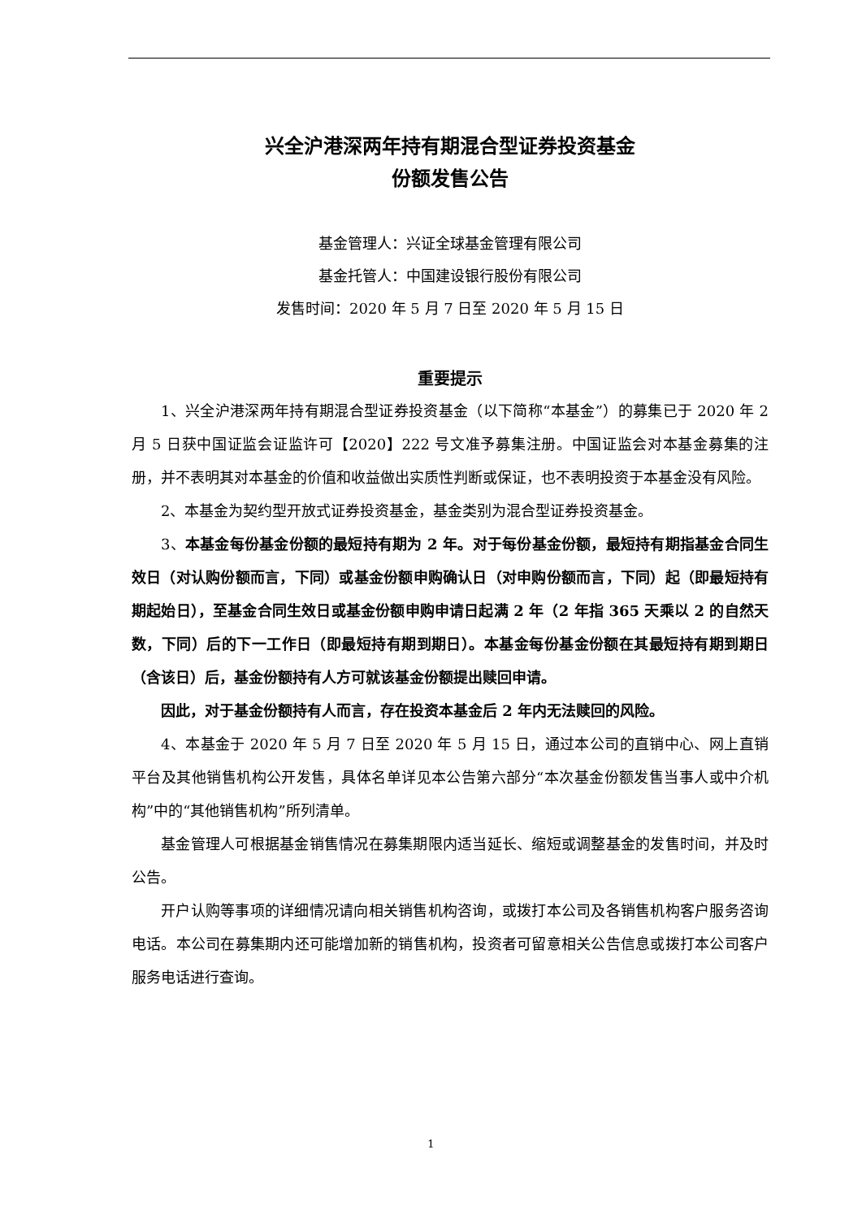兴全沪港深两年持有期混合型证券投资基金
份额发售公告
基金管理人：兴证全球基金管理有限公司
基金托管人：中国建设银行股份有限公司
发售时间：2020 年 5 月 7 日至 2020 年 5 月 15 日
重要提示
1、兴全沪港深两年持有期混合型证券投资基金（以下简称“本基金”）的募集已于 2020 年 2 月 5 日获中国证监会证监许可【2020】222 号文准予募集注册。中国证监会对本基金募集的注册，并不表明其对本基金的价值和收益做出实质性判断或保证，也不表明投资于本基金没有风险。
2、本基金为契约型开放式证券投资基金，基金类别为混合型证券投资基金。
3、本基金每份基金份额的最短持有期为 2 年。对于每份基金份额，最短持有期指基金合同生效日（对认购份额而言，下同）或基金份额申购确认日（对申购份额而言，下同）起（即最短持有期起始日），至基金合同生效日或基金份额申购申请日起满 2 年（2 年指 365 天乘以 2 的自然天数，下同）后的下一工作日（即最短持有期到期日）。本基金每份基金份额在其最短持有期到期日（含该日）后，基金份额持有人方可就该基金份额提出赎回申请。
因此，对于基金份额持有人而言，存在投资本基金后 2 年内无法赎回的风险。
4、本基金于 2020 年 5 月 7 日至 2020 年 5 月 15 日，通过本公司的直销中心、网上直销平台及其他销售机构公开发售，具体名单详见本公告第六部分“本次基金份额发售当事人或中介机构”中的“其他销售机构”所列清单。
基金管理人可根据基金销售情况在募集期限内适当延长、缩短或调整基金的发售时间，并及时公告。
开户认购等事项的详细情况请向相关销售机构咨询，或拨打本公司及各销售机构客户服务咨询电话。本公司在募集期内还可能增加新的销售机构，投资者可留意相关公告信息或拨打本公司客户服务电话进行查询。
1